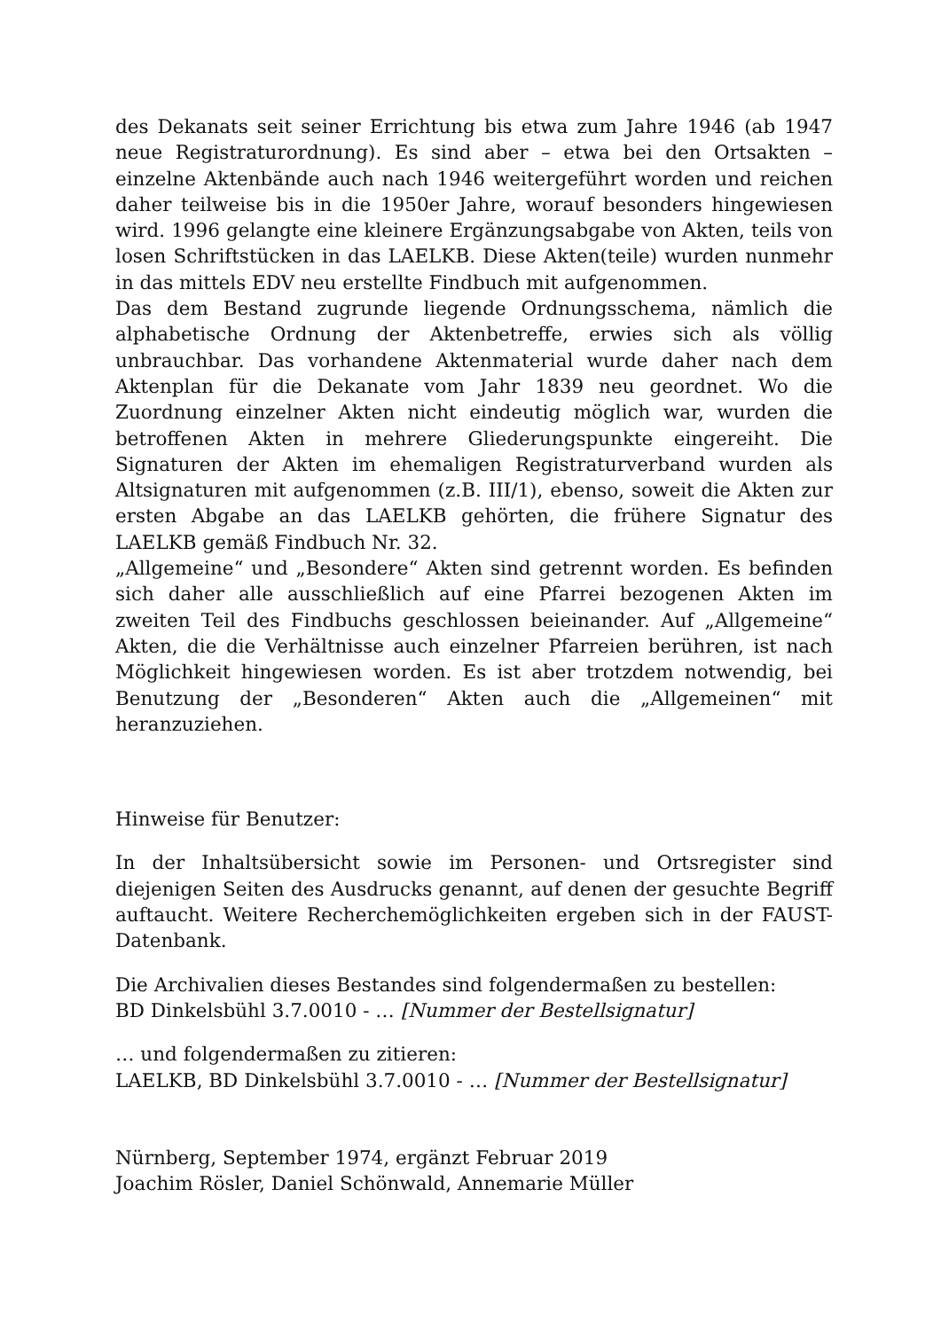des Dekanats seit seiner Errichtung bis etwa zum Jahre 1946 (ab 1947 neue Registraturordnung). Es sind aber – etwa bei den Ortsakten – einzelne Aktenbände auch nach 1946 weitergeführt worden und reichen daher teilweise bis in die 1950er Jahre, worauf besonders hingewiesen wird. 1996 gelangte eine kleinere Ergänzungsabgabe von Akten, teils von losen Schrift­stücken in das LAELKB. Diese Akten(teile) wurden nunmehr in das mittels EDV neu erstellte Findbuch mit aufgenommen.
Das dem Bestand zugrunde liegende Ordnungsschema, nämlich die alphabe­tische Ordnung der Aktenbetreffe, erwies sich als völlig unbrauchbar. Das vorhandene Aktenmaterial wurde daher nach dem Aktenplan für die Deka­nate vom Jahr 1839 neu geordnet. Wo die Zuordnung einzelner Akten nicht eindeutig möglich war, wurden die betroffenen Akten in mehrere Gliede­rungspunkte eingereiht. Die Signaturen der Akten im ehemaligen Registra­turverband wurden als Altsignaturen mit aufgenommen (z.B. III/1), ebenso, soweit die Akten zur ersten Abgabe an das LAELKB gehörten, die frühere Signatur des LAELKB gemäß Findbuch Nr. 32.
„Allgemeine“ und „Besondere“ Akten sind getrennt worden. Es befinden sich daher alle ausschließlich auf eine Pfarrei bezogenen Akten im zweiten Teil des Findbuchs geschlossen beieinander. Auf „Allgemeine“ Akten, die die Verhältnisse auch einzelner Pfarreien berühren, ist nach Möglichkeit hinge­wiesen worden. Es ist aber trotzdem notwendig, bei Benutzung der „Beson­deren“ Akten auch die „Allgemeinen“ mit heranzuziehen.
Hinweise für Benutzer:
In der Inhaltsübersicht sowie im Personen- und Ortsregister sind diejenigen Seiten des Ausdrucks genannt, auf denen der gesuchte Begriff auftaucht. Weitere Recherchemöglichkeiten ergeben sich in der FAUST-Datenbank.
Die Archivalien dieses Bestandes sind folgendermaßen zu bestellen:
BD Dinkelsbühl 3.7.0010 - … [Nummer der Bestellsignatur]
… und folgendermaßen zu zitieren:
LAELKB, BD Dinkelsbühl 3.7.0010 - … [Nummer der Bestellsignatur]
Nürnberg, September 1974, ergänzt Februar 2019
Joachim Rösler, Daniel Schönwald, Annemarie Müller